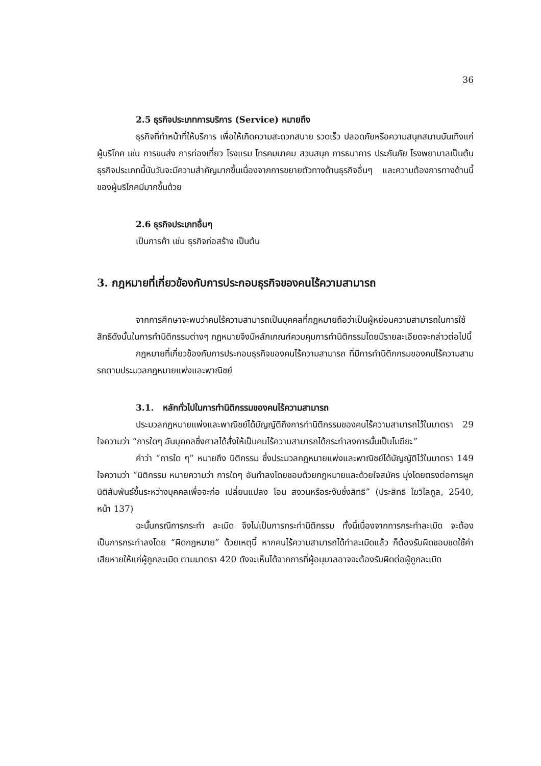36
2.5 ธุรกิจประเภทการบริการ (Service) หมายถึง
ธุรกิจที่ทำหน้าที่ให้บริการ เพื่อให้เกิดความสะดวกสบาย รวดเร็ว ปลอดภัยหรือความสนุกสนานบันเทิงแก่ผู้บริโภค เช่น การขนส่ง การท่องเที่ยว โรงแรม โทรคมนาคม สวนสนุก การธนาคาร ประกันภัย โรงพยาบาลเป็นต้น ธุรกิจประเภทนี้นับวันจะมีความสำคัญมากขึ้นเนื่องจากการขยายตัวทางด้านธุรกิจอื่นๆ และความต้องการทางด้านนี้ของผู้บริโภคมีมากขึ้นด้วย
2.6 ธุรกิจประเภทอื่นๆ
เป็นการค้า เช่น ธุรกิจก่อสร้าง เป็นต้น
3. กฎหมายที่เกี่ยวข้องกับการประกอบธุรกิจของคนไร้ความสามารถ
จากการศึกษาจะพบว่าคนไร้ความสามารถเป็นบุคคลที่กฎหมายถือว่าเป็นผู้หย่อนความสามารถในการใช้สิทธิดังนั้นในการทำนิติกรรมต่างๆ กฎหมายจึงมีหลักเกณฑ์ควบคุมการทำนิติกรรมโดยมีรายละเอียดจะกล่าวต่อไปนี้
กฎหมายที่เกี่ยวข้องกับการประกอบธุรกิจของคนไร้ความสามารถ ที่มีการทำนิติกกรมของคนไร้ความสามรถตามประมวลกฎหมายแพ่งและพาณิชย์
3.1. หลักทั่วไปในการทำนิติกรรมของคนไร้ความสามารถ
ประมวลกฎหมายแพ่งและพาณิชย์ได้บัญญัติถึงการทำนิติกรรมของคนไร้ความสามารถไว้ในมาตรา 29 ใจความว่า “การใดๆ อันบุคคลซึ่งศาลได้สั่งให้เป็นคนไร้ความสามารถได้กระทำลงการนั้นเป็นโมฆียะ”
คำว่า “การใด ๆ” หมายถึง นิติกรรม ซึ่งประมวลกฎหมายแพ่งและพาณิชย์ได้บัญญัติไว้ในมาตรา 149 ใจความว่า “นิติกรรม หมายความว่า การใดๆ อันทำลงโดยชอบด้วยกฎหมายและด้วยใจสมัคร มุ่งโดยตรงต่อการผูกนิติสัมพันธ์ขึ้นระหว่างบุคคลเพื่อจะก่อ เปลี่ยนแปลง โอน สงวนหรือระงับซึ่งสิทธิ” (ประสิทธิ โฆวิไลกูล, 2540, หน้า 137)
ฉะนั้นกรณีการกระทำ ละเมิด จึงไม่เป็นการกระทำนิติกรรม ทั้งนี้เนื่องจากการกระทำละเมิด จะต้องเป็นการกระทำลงโดย “ผิดกฎหมาย” ด้วยเหตุนี้ หากคนไร้ความสามารถได้ทำละเมิดแล้ว ก็ต้องรับผิดชอบชดใช้ค่าเสียหายให้แก่ผู้ถูกละเมิด ตามมาตรา 420 ดังจะเห็นได้จากการที่ผู้อนุบาลอาจจะต้องรับผิดต่อผู้ถูกละเมิด